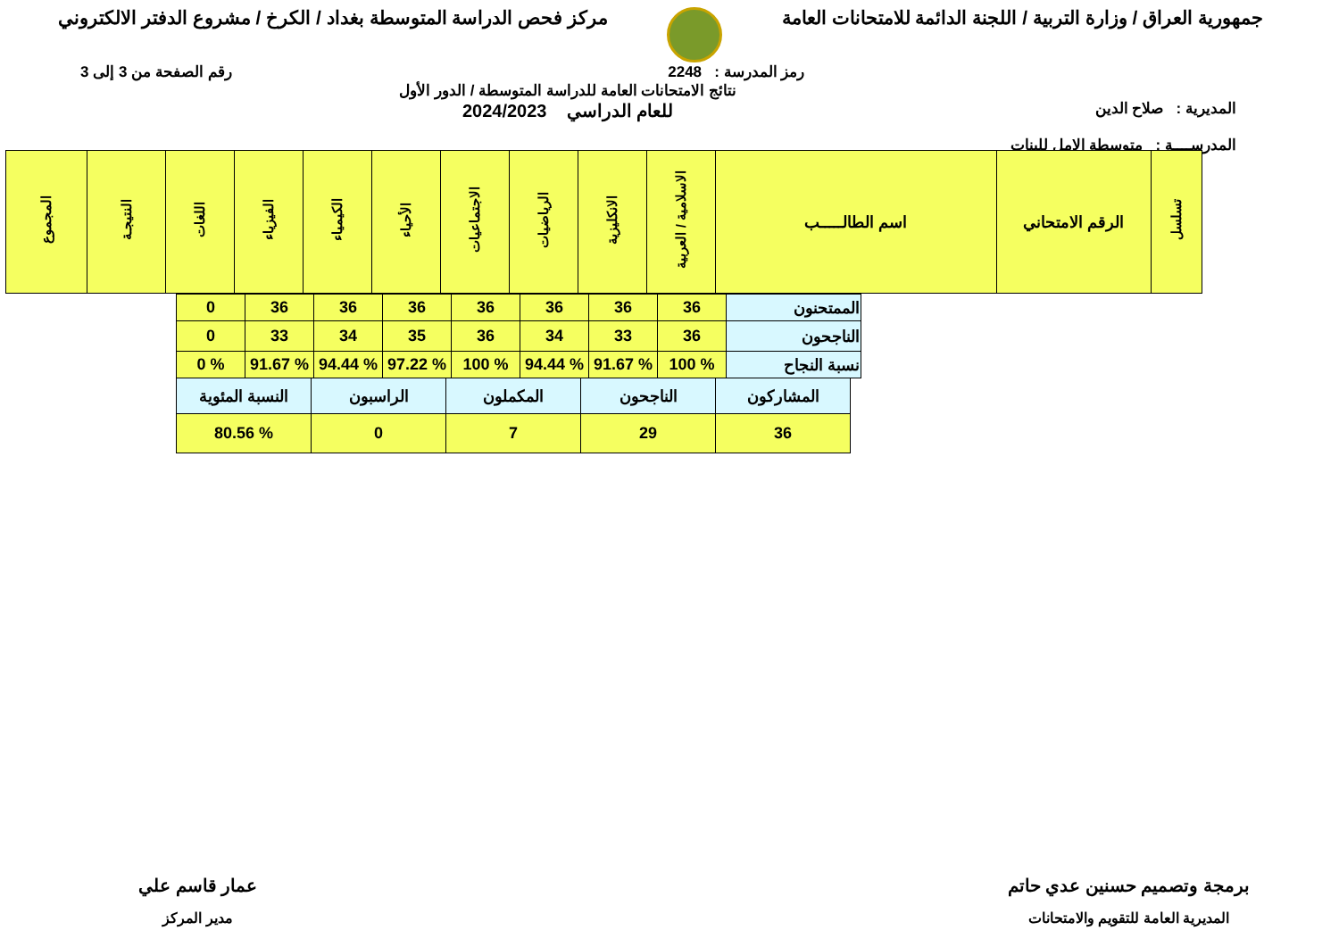جمهورية العراق / وزارة التربية / اللجنة الدائمة للامتحانات العامة
مركز فحص الدراسة المتوسطة بغداد / الكرخ / مشروع الدفتر الالكتروني
رمز المدرسة : 2248 رقم الصفحة من 3 إلى 3
المديرية : صلاح الدين
المدرســــة : متوسطة الامل للبنات
نتائج الامتحانات العامة للدراسة المتوسطة / الدور الأول
للعام الدراسي 2024/2023
| تسلسل | الرقم الامتحاني | اسم الطالـــــب | الاسلامية / العربية | الانكليزية | الرياضيات | الاجتماعيات | الأحياء | الكيمياء | الفيزياء | اللغات | النتيجـة | المجموع |
| --- | --- | --- | --- | --- | --- | --- | --- | --- | --- | --- | --- | --- |
| الممتحنون | 36 | 36 | 36 | 36 | 36 | 36 | 36 | 0 |
| الناجحون | 36 | 33 | 34 | 36 | 35 | 34 | 33 | 0 |
| نسبة النجاح | % 100 | % 91.67 | % 94.44 | % 100 | % 97.22 | % 94.44 | % 91.67 | % 0 |
| المشاركون | الناجحون | المكملون | الراسبون | النسبة المئوية |
| 36 | 29 | 7 | 0 | % 80.56 |
برمجة وتصميم حسنين عدي حاتم
المديرية العامة للتقويم والامتحانات
عمار قاسم علي
مدير المركز